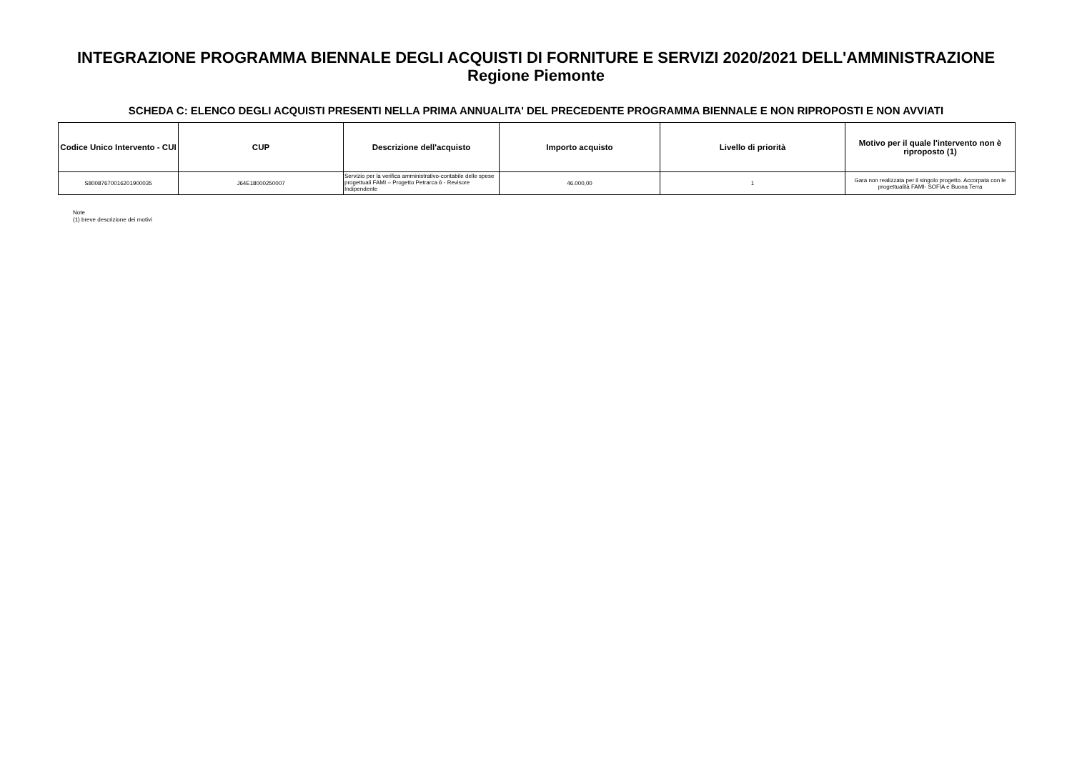INTEGRAZIONE PROGRAMMA BIENNALE DEGLI ACQUISTI DI FORNITURE E SERVIZI 2020/2021 DELL'AMMINISTRAZIONE
Regione Piemonte
SCHEDA C: ELENCO DEGLI ACQUISTI PRESENTI NELLA PRIMA ANNUALITA' DEL PRECEDENTE PROGRAMMA BIENNALE E NON RIPROPOSTI E NON AVVIATI
| Codice Unico Intervento - CUI | CUP | Descrizione dell'acquisto | Importo acquisto | Livello di priorità | Motivo per il quale l'intervento non è riproposto (1) |
| --- | --- | --- | --- | --- | --- |
| S80087670016201900035 | J64E18000250007 | Servizio per la verifica amministrativo-contabile delle spese progettuali FAMI – Progetto Petrarca 6 - Revisore Indipendente | 46.000,00 | 1 | Gara non realizzata per il singolo progetto. Accorpata con le progettualità FAMI- SOFIA e Buona Terra |
Note
(1) breve descrizione dei motivi